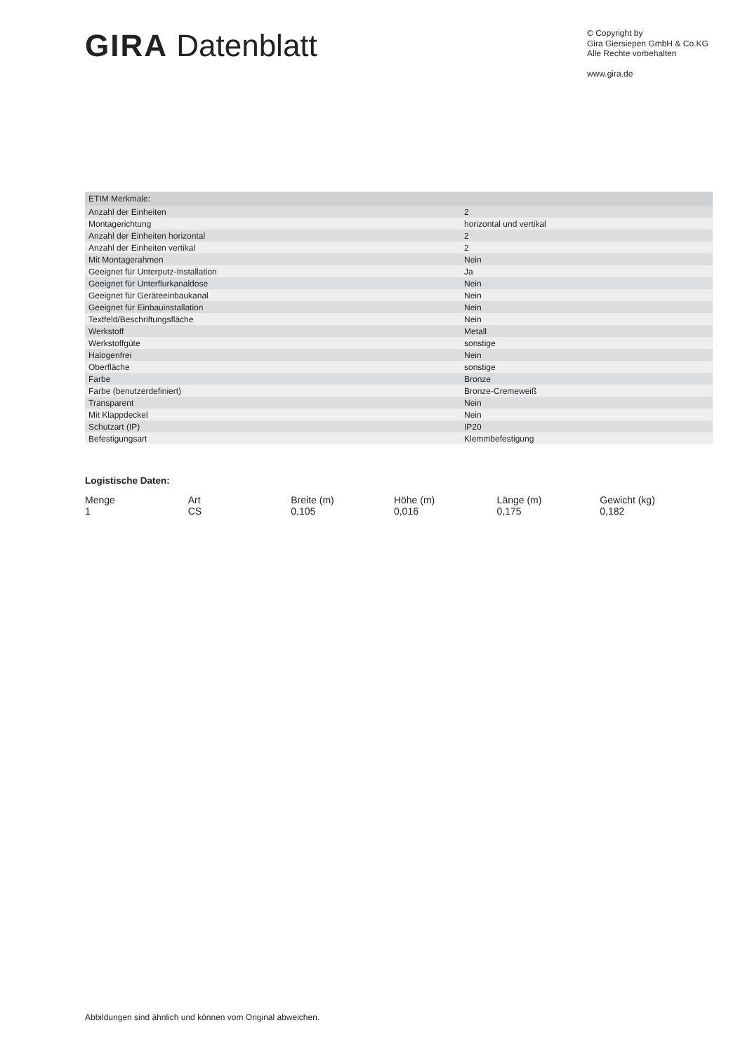GIRA Datenblatt
© Copyright by
Gira Giersiepen GmbH & Co.KG
Alle Rechte vorbehalten
www.gira.de
| ETIM Merkmale: | |
| --- | --- |
| Anzahl der Einheiten | 2 |
| Montagerichtung | horizontal und vertikal |
| Anzahl der Einheiten horizontal | 2 |
| Anzahl der Einheiten vertikal | 2 |
| Mit Montagerahmen | Nein |
| Geeignet für Unterputz-Installation | Ja |
| Geeignet für Unterflurkanaldose | Nein |
| Geeignet für Geräteeinbaukanal | Nein |
| Geeignet für Einbauinstallation | Nein |
| Textfeld/Beschriftungsfläche | Nein |
| Werkstoff | Metall |
| Werkstoffgüte | sonstige |
| Halogenfrei | Nein |
| Oberfläche | sonstige |
| Farbe | Bronze |
| Farbe (benutzerdefiniert) | Bronze-Cremeweiß |
| Transparent | Nein |
| Mit Klappdeckel | Nein |
| Schutzart (IP) | IP20 |
| Befestigungsart | Klemmbefestigung |
Logistische Daten:
| Menge | Art | Breite (m) | Höhe (m) | Länge (m) | Gewicht (kg) |
| --- | --- | --- | --- | --- | --- |
| 1 | CS | 0,105 | 0,016 | 0,175 | 0,182 |
Abbildungen sind ähnlich und können vom Original abweichen.